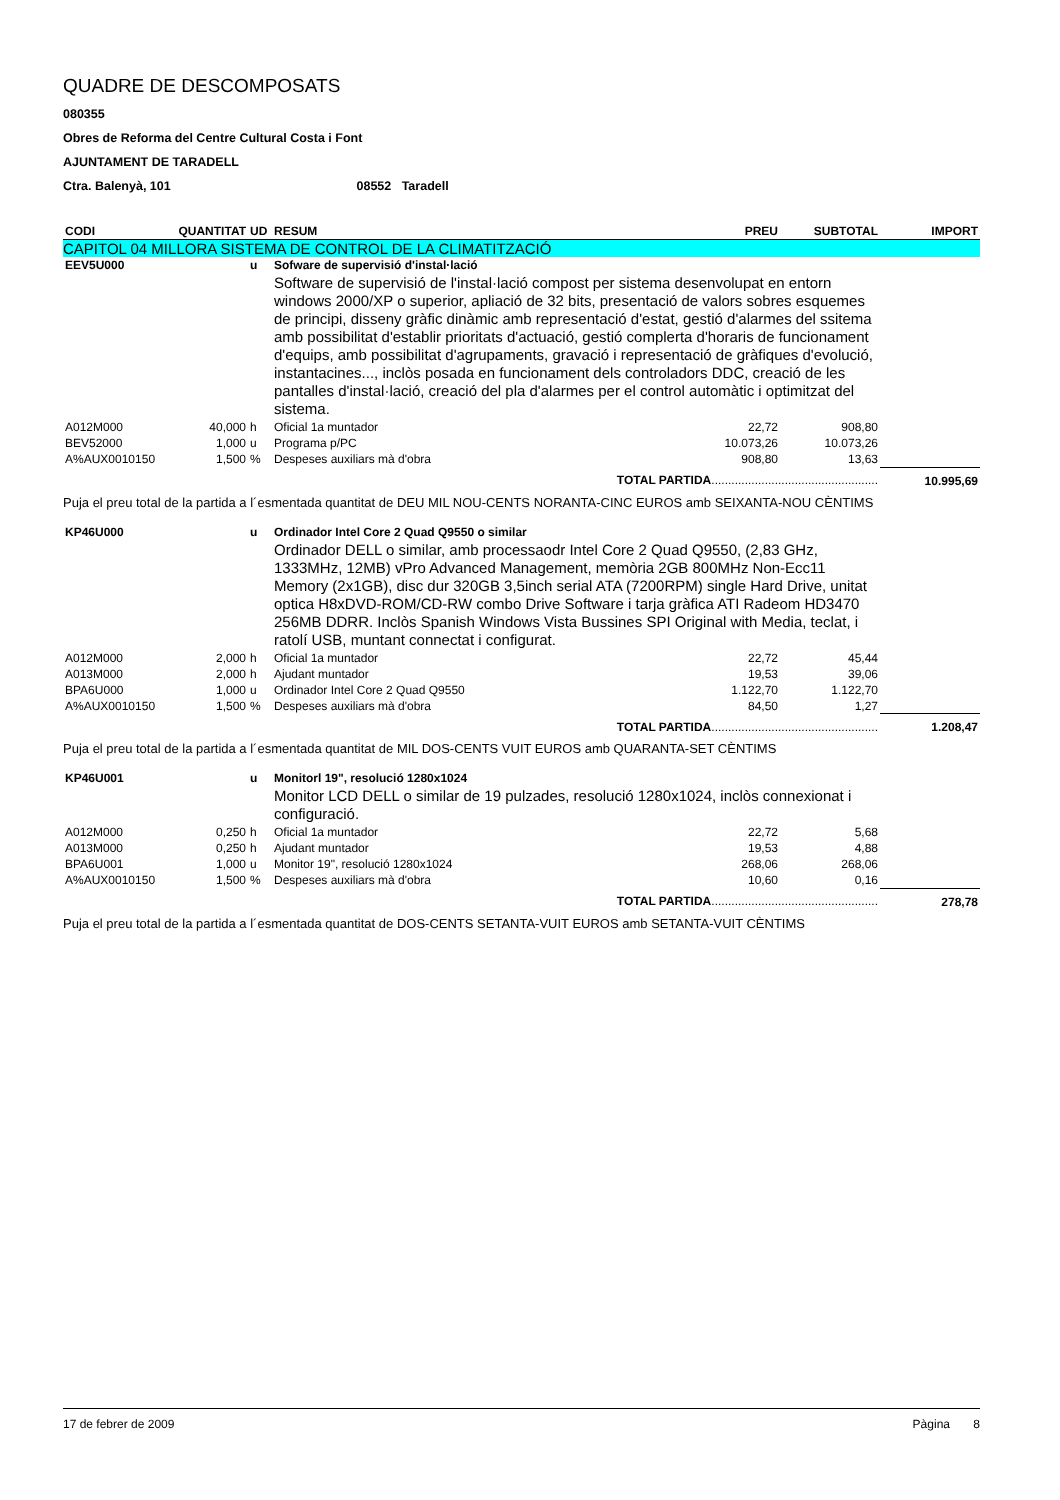QUADRE DE DESCOMPOSATS
080355
Obres de Reforma del Centre Cultural Costa i Font
AJUNTAMENT DE TARADELL
Ctra. Balenyà, 101 08552 Taradell
| CODI | QUANTITAT | UD | RESUM | PREU | SUBTOTAL | IMPORT |
| --- | --- | --- | --- | --- | --- | --- |
| CAPITOL 04 MILLORA SISTEMA DE CONTROL DE LA CLIMATITZACIÓ | | | | | | |
| EEV5U000 | | u | Sofware de supervisió d'instal·lació | | | |
| | | | Software de supervisió de l'instal·lació compost per sistema desenvolupat en entorn windows 2000/XP o superior, apliació de 32 bits, presentació de valors sobres esquemes de principi, disseny gràfic dinàmic amb representació d'estat, gestió d'alarmes del ssitema amb possibilitat d'establir prioritats d'actuació, gestió complerta d'horaris de funcionament d'equips, amb possibilitat d'agrupaments, gravació i representació de gràfiques d'evolució, instantacines..., inclòs posada en funcionament dels controladors DDC, creació de les pantalles d'instal·lació, creació del pla d'alarmes per el control automàtic i optimitzat del sistema. | | | |
| A012M000 | 40,000 | h | Oficial 1a muntador | 22,72 | 908,80 | |
| BEV52000 | 1,000 | u | Programa p/PC | 10.073,26 | 10.073,26 | |
| A%AUX0010150 | 1,500 | % | Despeses auxiliars mà d'obra | 908,80 | 13,63 | |
| TOTAL PARTIDA .................................................. | | | | | | 10.995,69 |
| Puja el preu total de la partida a l´esmentada quantitat de DEU MIL NOU-CENTS NORANTA-CINC EUROS amb SEIXANTA-NOU CÈNTIMS | | | | | | |
| KP46U000 | | u | Ordinador Intel Core 2 Quad Q9550 o similar | | | |
| | | | Ordinador DELL o similar, amb processaodr Intel Core 2 Quad Q9550, (2,83 GHz, 1333MHz, 12MB) vPro Advanced Management, memòria 2GB 800MHz Non-Ecc11 Memory (2x1GB), disc dur 320GB 3,5inch serial ATA (7200RPM) single Hard Drive, unitat optica H8xDVD-ROM/CD-RW combo Drive Software i tarja gràfica ATI Radeom HD3470 256MB DDRR. Inclòs Spanish Windows Vista Bussines SPI Original with Media, teclat, i ratolí USB, muntant connectat i configurat. | | | |
| A012M000 | 2,000 | h | Oficial 1a muntador | 22,72 | 45,44 | |
| A013M000 | 2,000 | h | Ajudant muntador | 19,53 | 39,06 | |
| BPA6U000 | 1,000 | u | Ordinador Intel Core 2 Quad Q9550 | 1.122,70 | 1.122,70 | |
| A%AUX0010150 | 1,500 | % | Despeses auxiliars mà d'obra | 84,50 | 1,27 | |
| TOTAL PARTIDA .................................................. | | | | | | 1.208,47 |
| Puja el preu total de la partida a l´esmentada quantitat de MIL DOS-CENTS VUIT EUROS amb QUARANTA-SET CÈNTIMS | | | | | | |
| KP46U001 | | u | Monitorl 19", resolució 1280x1024 | | | |
| | | | Monitor LCD DELL o similar de 19 pulzades, resolució 1280x1024, inclòs connexionat i configuració. | | | |
| A012M000 | 0,250 | h | Oficial 1a muntador | 22,72 | 5,68 | |
| A013M000 | 0,250 | h | Ajudant muntador | 19,53 | 4,88 | |
| BPA6U001 | 1,000 | u | Monitor 19", resolució 1280x1024 | 268,06 | 268,06 | |
| A%AUX0010150 | 1,500 | % | Despeses auxiliars mà d'obra | 10,60 | 0,16 | |
| TOTAL PARTIDA .................................................. | | | | | | 278,78 |
| Puja el preu total de la partida a l´esmentada quantitat de DOS-CENTS SETANTA-VUIT EUROS amb SETANTA-VUIT CÈNTIMS | | | | | | |
17 de febrer de 2009 Pàgina 8